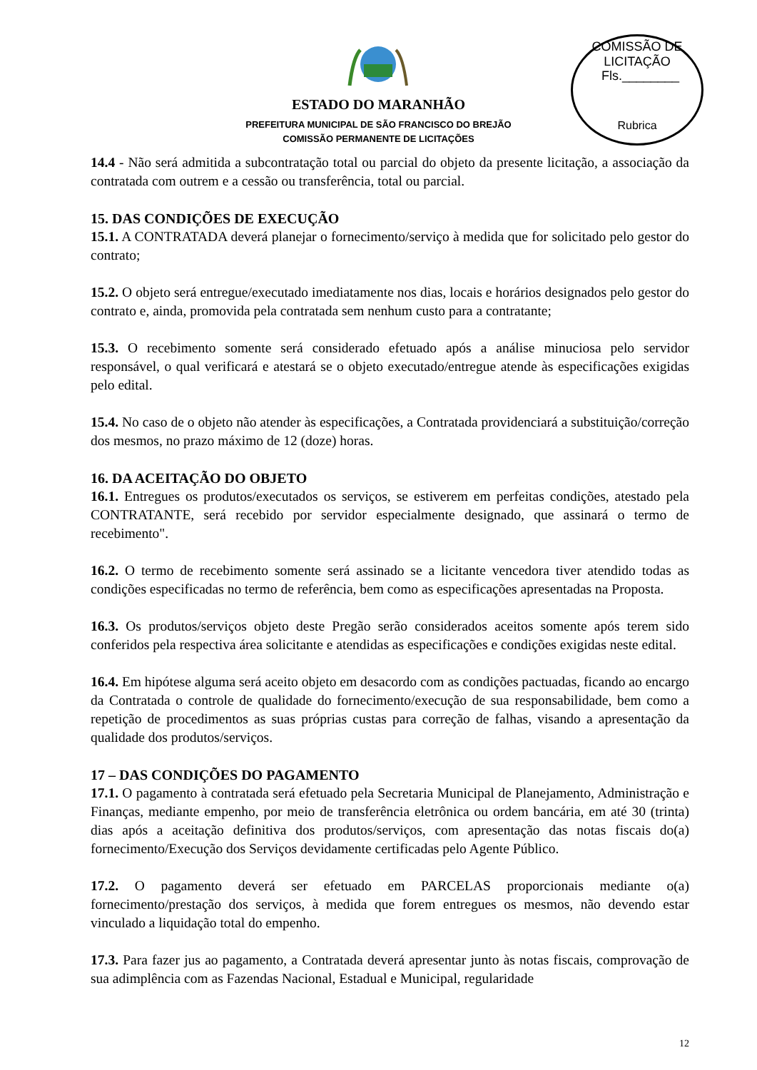COMISSÃO DE LICITAÇÃO
Fls.________
Rubrica
ESTADO DO MARANHÃO
PREFEITURA MUNICIPAL DE SÃO FRANCISCO DO BREJÃO
COMISSÃO PERMANENTE DE LICITAÇÕES
14.4 - Não será admitida a subcontratação total ou parcial do objeto da presente licitação, a associação da contratada com outrem e a cessão ou transferência, total ou parcial.
15. DAS CONDIÇÕES DE EXECUÇÃO
15.1. A CONTRATADA deverá planejar o fornecimento/serviço à medida que for solicitado pelo gestor do contrato;
15.2. O objeto será entregue/executado imediatamente nos dias, locais e horários designados pelo gestor do contrato e, ainda, promovida pela contratada sem nenhum custo para a contratante;
15.3. O recebimento somente será considerado efetuado após a análise minuciosa pelo servidor responsável, o qual verificará e atestará se o objeto executado/entregue atende às especificações exigidas pelo edital.
15.4. No caso de o objeto não atender às especificações, a Contratada providenciará a substituição/correção dos mesmos, no prazo máximo de 12 (doze) horas.
16. DA ACEITAÇÃO DO OBJETO
16.1. Entregues os produtos/executados os serviços, se estiverem em perfeitas condições, atestado pela CONTRATANTE, será recebido por servidor especialmente designado, que assinará o termo de recebimento".
16.2. O termo de recebimento somente será assinado se a licitante vencedora tiver atendido todas as condições especificadas no termo de referência, bem como as especificações apresentadas na Proposta.
16.3. Os produtos/serviços objeto deste Pregão serão considerados aceitos somente após terem sido conferidos pela respectiva área solicitante e atendidas as especificações e condições exigidas neste edital.
16.4. Em hipótese alguma será aceito objeto em desacordo com as condições pactuadas, ficando ao encargo da Contratada o controle de qualidade do fornecimento/execução de sua responsabilidade, bem como a repetição de procedimentos as suas próprias custas para correção de falhas, visando a apresentação da qualidade dos produtos/serviços.
17 – DAS CONDIÇÕES DO PAGAMENTO
17.1. O pagamento à contratada será efetuado pela Secretaria Municipal de Planejamento, Administração e Finanças, mediante empenho, por meio de transferência eletrônica ou ordem bancária, em até 30 (trinta) dias após a aceitação definitiva dos produtos/serviços, com apresentação das notas fiscais do(a) fornecimento/Execução dos Serviços devidamente certificadas pelo Agente Público.
17.2. O pagamento deverá ser efetuado em PARCELAS proporcionais mediante o(a) fornecimento/prestação dos serviços, à medida que forem entregues os mesmos, não devendo estar vinculado a liquidação total do empenho.
17.3. Para fazer jus ao pagamento, a Contratada deverá apresentar junto às notas fiscais, comprovação de sua adimplência com as Fazendas Nacional, Estadual e Municipal, regularidade
12